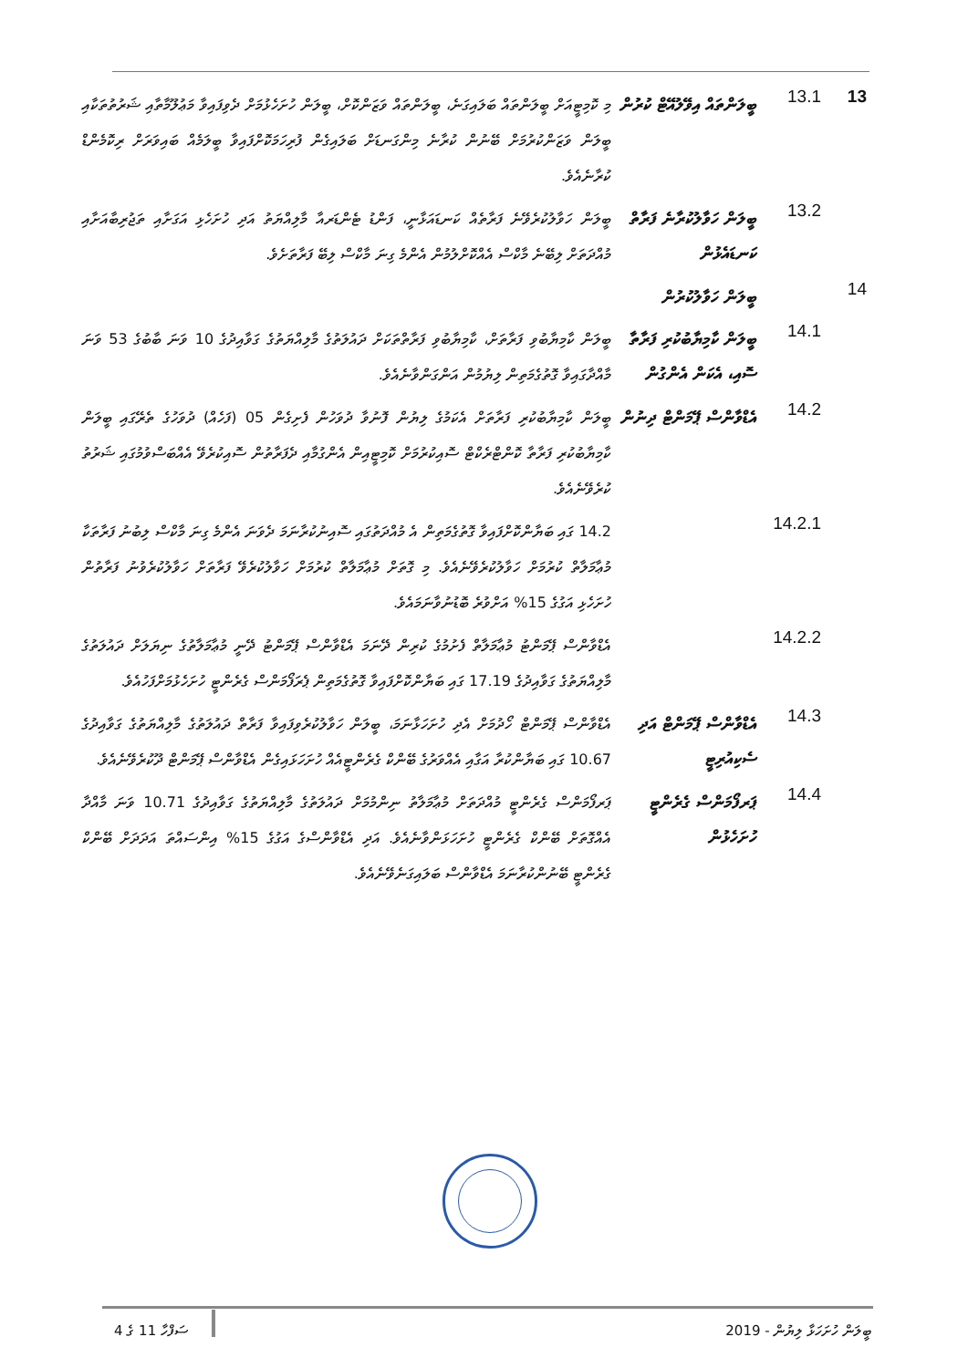13
13.1
ބީލަންތައް އިވޭލުއޭޓް ކުރުން
މި ކޮމިޓީއަށް ބީލަންތައް ބަލައިގަނެ، ބީލަންތައް ވަޒަންކޮށް، ބީލަން ހުށަހެޅުމަށް ދެވިފައިވާ މަޢުލޫމާތާއި ޝަރުތުތަކާއި ބީލަން ވަޒަންކުރުމަށް ބޭނުން ކުރާނެ މިންގަނޑަށް ބަލައިގެން ފުރިހަމަކޮށްފައިވާ ބީލަމެއް ބައިވަރަށް ރިކޮމެންޑް ކުރާނެއެވެ.
13.2
ބީލަން ހަވާލުކުރާނެ ފަރާތް ކަނޑައެޅުން
ބީލަން ހަވާލުކުރެވޭނެ ފަރާތެއް ކަނޑައަޅާނީ، ފަންޑު ޓެންޑަރއާ މާލިއްޔަތު އަދި ހުށަހެޅި އަގަށާއި ތަޖުރިބާއަށާއި މުއްދަތަށް ލިބޭނެ މާކްސް އެއްކޮށްލުމުން އެންމެ ގިނަ މާކްސް ލިބޭ ފަރާތަށެވެ.
14
ބީލަން ހަވާލުކުރުން
14.1
ބީލަން ކާމިޔާބުކުރި ފަރާތާ ސޮއި، އެކަން އެންގުން
ބީލަން ކާމިޔާބުވި ފަރާތަށް، ކާމިޔާބުވި ފަރާތްތަކަށް ދައުލަތުގެ މާލިއްޔަތުގެ ގަވާއިދުގެ 10 ވަނަ ބާބުގެ 53 ވަނަ މާއްދާގައިވާ ގޮތުގެމަތިން ލިޔުމުން އަންގަންވާނެއެވެ.
14.2
އެޑްވާންސް ޕޭމަންޓް ދިނުން
ބީލަން ކާމިޔާބުކުރި ފަރާތަށް އެކަމުގެ ލިޔުން ފޮނުވާ ދުވަހުން ފެށިގެން 05 (ފަހެއް) ދުވަހުގެ ތެރޭގައި ބީލަން ކާމިޔާބުކުރި ފަރާތާ ކޮންޓްރެކްޓް ސޮއިކުރުމަށް ކޮމިޓީއިން އެންގުމާއި ދެފަރާތުން ސޮއިކުރެވޭ އެއްބަސްވުމުގައި ޝަރުތު ކުރެވޭނެއެވެ.
14.2.1
14.2 ގައި ބަޔާންކޮށްފައިވާ ގޮތުގެމަތިން އެ މުއްދަތުގައި ސޮއިނުކުރާނަމަ ދެވަނަ އެންމެ ގިނަ މާކްސް ލިބުނު ފަރާތަކާ މުޢާމަލާތް ކުރުމަށް ހަވާލުކުރެވޭނެއެވެ. މި ގޮތަށް މުޢާމަލާތް ކުރުމަށް ހަވާލުކުރެވޭ ފަރާތަށް ހަވާލުކުރެވުނު ފަރާތުން ހުށަހެޅި އަގުގެ 15% އަށްވުރެ ބޮޑުނުވާނަމައެވެ.
14.2.2
އެޑްވާންސް ޕޭމަންޓު މުޢާމަލާތް ފެށުމުގެ ކުރިން ދޭނަމަ އެޑްވާންސް ޕޭމަންޓު ދޭނީ މުޢާމަލާތުގެ ނިޔަލަށް ދައުލަތުގެ މާލިއްޔަތުގެ ގަވާއިދުގެ 17.19 ގައި ބަޔާންކޮށްފައިވާ ގޮތުގެމަތިން ޕެރަފޯމަންސް ގެރެންޓީ ހުށަހެޅުމަށްފަހުއެވެ.
14.3
އެޑްވާންސް ޕޭމަންޓް އަދި ސެކިއުރިޓީ
އެޑްވާންސް ޕޭމަންޓް ހޯދުމަށް އެދި ހުށަހަޅާނަމަ، ބީލަން ހަވާލުކުރެވިފައިވާ ފަރާތް ދައުލަތުގެ މާލިއްޔަތުގެ ގަވާއިދުގެ 10.67 ގައި ބަޔާންކުރާ އަގާއި އެއްވަރުގެ ބޭންކް ގެރެންޓީއެއް ހުށަހަޅައިގެން އެޑްވާންސް ޕޭމަންޓް ދޫކުރެވޭނެއެވެ.
14.4
ޕަރފޯމަންސް ގެރެންޓީ ހުށަހެޅުން
ޕަރފޯމަންސް ގެރެންޓީ މުއްދަތަށް މުޢާމަލާތު ނިންމުމަށް ދައުލަތުގެ މާލިއްޔަތުގެ ގަވާއިދުގެ 10.71 ވަނަ މާއްދާ އެއްގޮތަށް ބޭންކް ގެރެންޓީ ހުށަހަޅަންވާނެއެވެ. އަދި އެޑްވާންސްގެ އަގުގެ 15% އިންސައްތަ އަދަދަށް ބޭންކް ގެރެންޓީ ބޭނުންކުރާނަމަ އެޑްވާންސް ބަލައިގަނެވޭނެއެވެ.
ބީލަން ހުށަހަޅާ ލިޔުން - 2019 ސަފްހާ 11 ގެ 4